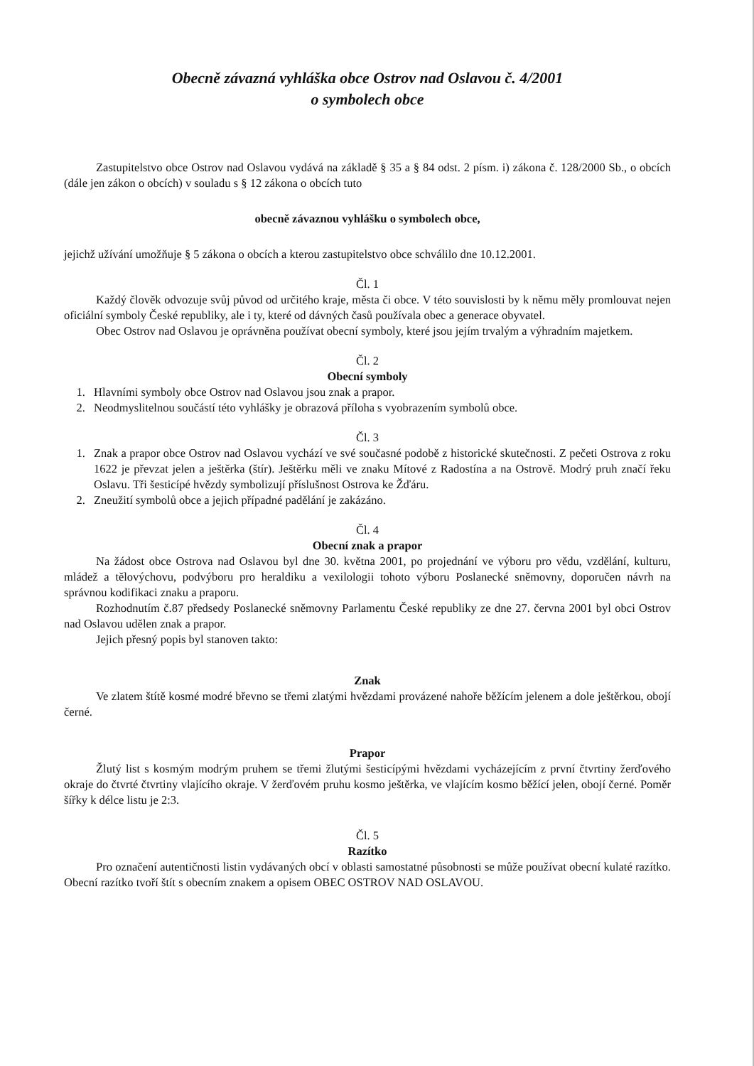Obecně závazná vyhláška obce Ostrov nad Oslavou č. 4/2001
o symbolech obce
Zastupitelstvo obce Ostrov nad Oslavou vydává na základě § 35 a § 84 odst. 2 písm. i) zákona č. 128/2000 Sb., o obcích (dále jen zákon o obcích) v souladu s § 12 zákona o obcích tuto
obecně závaznou vyhlášku o symbolech obce,
jejichž užívání umožňuje § 5 zákona o obcích a kterou zastupitelstvo obce schválilo dne 10.12.2001.
Čl. 1
Každý člověk odvozuje svůj původ od určitého kraje, města či obce. V této souvislosti by k němu měly promlouvat nejen oficiální symboly České republiky, ale i ty, které od dávných časů používala obec a generace obyvatel.
Obec Ostrov nad Oslavou je oprávněna používat obecní symboly, které jsou jejím trvalým a výhradním majetkem.
Čl. 2
Obecní symboly
1. Hlavními symboly obce Ostrov nad Oslavou jsou znak a prapor.
2. Neodmyslitelnou součástí této vyhlášky je obrazová příloha s vyobrazením symbolů obce.
Čl. 3
1. Znak a prapor obce Ostrov nad Oslavou vychází ve své současné podobě z historické skutečnosti. Z pečeti Ostrova z roku 1622 je převzat jelen a ještěrka (štír). Ještěrku měli ve znaku Mítové z Radostína a na Ostrově. Modrý pruh značí řeku Oslavu. Tři šesticípé hvězdy symbolizují příslušnost Ostrova ke Žďáru.
2. Zneužití symbolů obce a jejich případné padělání je zakázáno.
Čl. 4
Obecní znak a prapor
Na žádost obce Ostrova nad Oslavou byl dne 30. května 2001, po projednání ve výboru pro vědu, vzdělání, kulturu, mládež a tělovýchovu, podvýboru pro heraldiku a vexilologii tohoto výboru Poslanecké sněmovny, doporučen návrh na správnou kodifikaci znaku a praporu.
Rozhodnutím č.87 předsedy Poslanecké sněmovny Parlamentu České republiky ze dne 27. června 2001 byl obci Ostrov nad Oslavou udělen znak a prapor.
Jejich přesný popis byl stanoven takto:
Znak
Ve zlatem štítě kosmé modré břevno se třemi zlatými hvězdami provázené nahoře běžícím jelenem a dole ještěrkou, obojí černé.
Prapor
Žlutý list s kosmým modrým pruhem se třemi žlutými šesticípými hvězdami vycházejícím z první čtvrtiny žerďového okraje do čtvrté čtvrtiny vlajícího okraje. V žerďovém pruhu kosmo ještěrka, ve vlajícím kosmo běžící jelen, obojí černé. Poměr šířky k délce listu je 2:3.
Čl. 5
Razítko
Pro označení autentičnosti listin vydávaných obcí v oblasti samostatné působnosti se může používat obecní kulaté razítko. Obecní razítko tvoří štít s obecním znakem a opisem OBEC OSTROV NAD OSLAVOU.